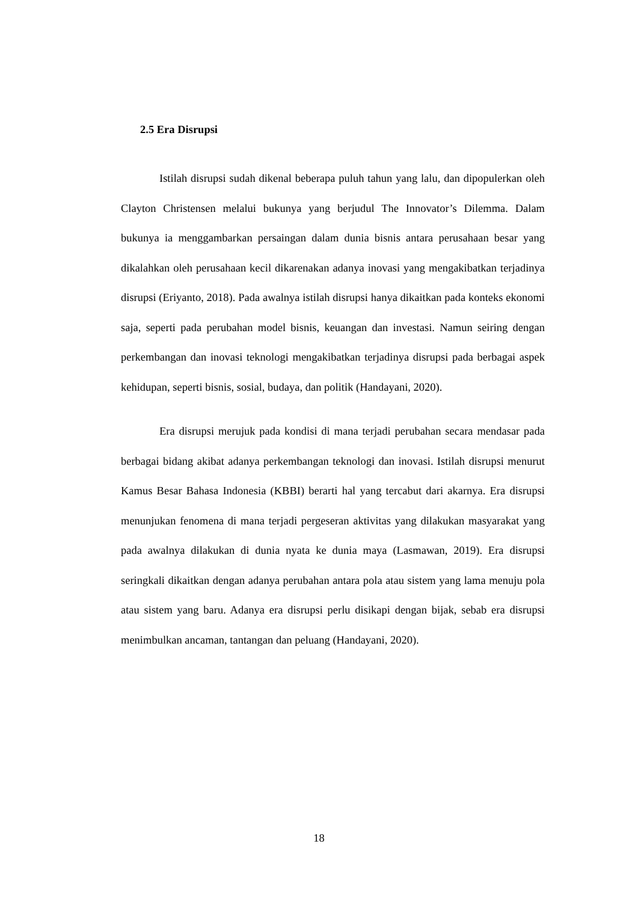2.5 Era Disrupsi
Istilah disrupsi sudah dikenal beberapa puluh tahun yang lalu, dan dipopulerkan oleh Clayton Christensen melalui bukunya yang berjudul The Innovator’s Dilemma. Dalam bukunya ia menggambarkan persaingan dalam dunia bisnis antara perusahaan besar yang dikalahkan oleh perusahaan kecil dikarenakan adanya inovasi yang mengakibatkan terjadinya disrupsi (Eriyanto, 2018). Pada awalnya istilah disrupsi hanya dikaitkan pada konteks ekonomi saja, seperti pada perubahan model bisnis, keuangan dan investasi. Namun seiring dengan perkembangan dan inovasi teknologi mengakibatkan terjadinya disrupsi pada berbagai aspek kehidupan, seperti bisnis, sosial, budaya, dan politik (Handayani, 2020).
Era disrupsi merujuk pada kondisi di mana terjadi perubahan secara mendasar pada berbagai bidang akibat adanya perkembangan teknologi dan inovasi. Istilah disrupsi menurut Kamus Besar Bahasa Indonesia (KBBI) berarti hal yang tercabut dari akarnya. Era disrupsi menunjukan fenomena di mana terjadi pergeseran aktivitas yang dilakukan masyarakat yang pada awalnya dilakukan di dunia nyata ke dunia maya (Lasmawan, 2019). Era disrupsi seringkali dikaitkan dengan adanya perubahan antara pola atau sistem yang lama menuju pola atau sistem yang baru. Adanya era disrupsi perlu disikapi dengan bijak, sebab era disrupsi menimbulkan ancaman, tantangan dan peluang (Handayani, 2020).
18